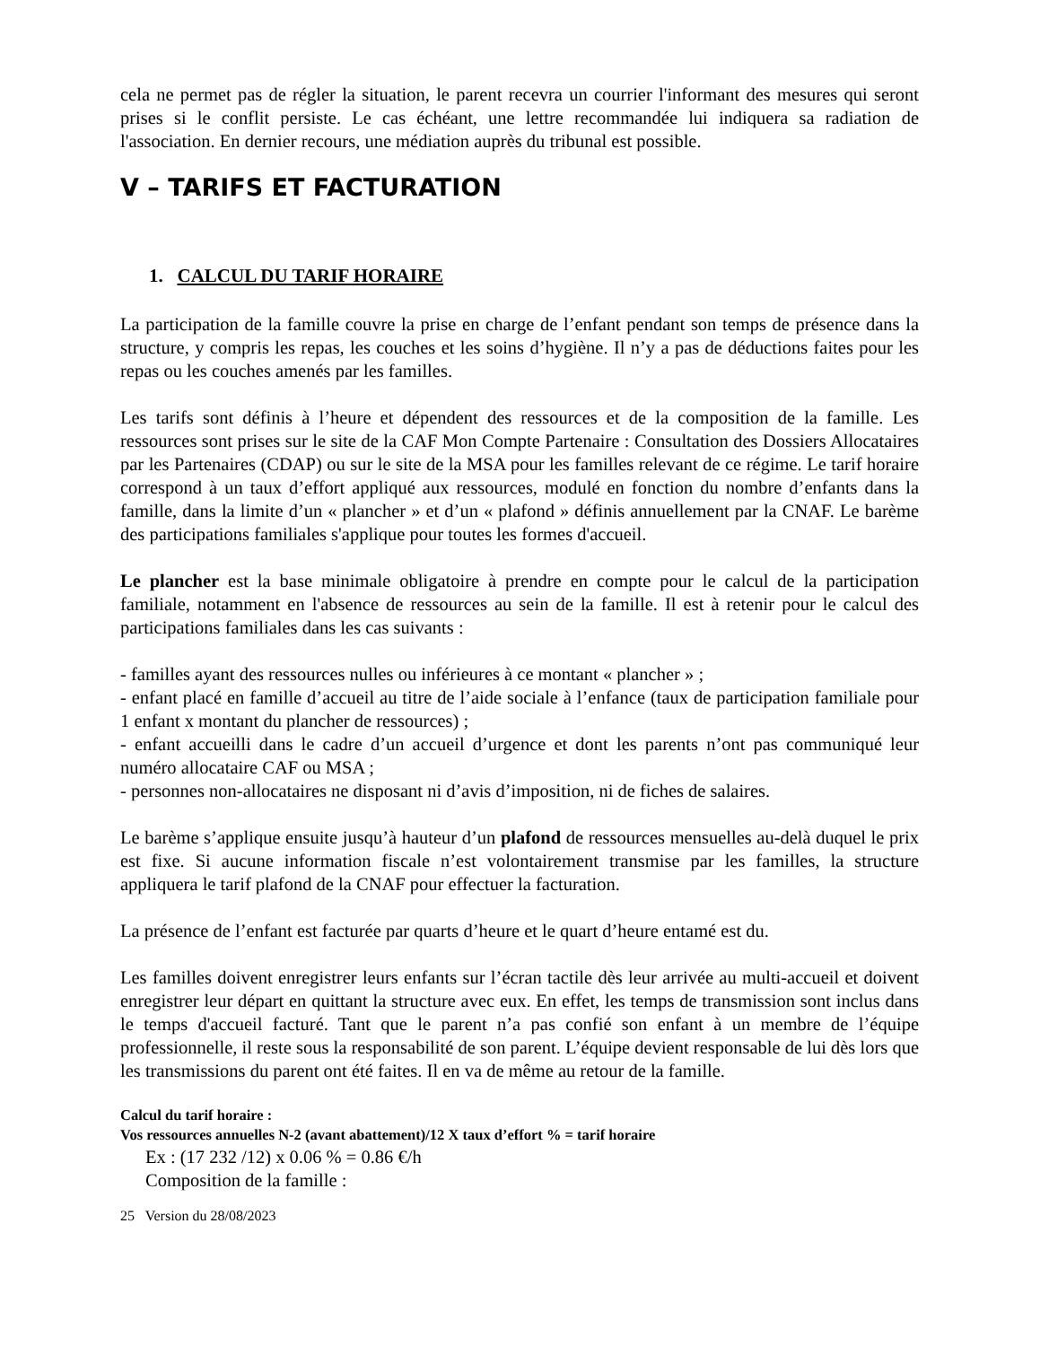cela ne permet pas de régler la situation, le parent recevra un courrier l'informant des mesures qui seront prises si le conflit persiste. Le cas échéant, une lettre recommandée lui indiquera sa radiation de l'association. En dernier recours, une médiation auprès du tribunal est possible.
V – TARIFS ET FACTURATION
1. CALCUL DU TARIF HORAIRE
La participation de la famille couvre la prise en charge de l’enfant pendant son temps de présence dans la structure, y compris les repas, les couches et les soins d’hygiène. Il n’y a pas de déductions faites pour les repas ou les couches amenés par les familles.
Les tarifs sont définis à l’heure et dépendent des ressources et de la composition de la famille. Les ressources sont prises sur le site de la CAF Mon Compte Partenaire : Consultation des Dossiers Allocataires par les Partenaires (CDAP) ou sur le site de la MSA pour les familles relevant de ce régime. Le tarif horaire correspond à un taux d’effort appliqué aux ressources, modulé en fonction du nombre d’enfants dans la famille, dans la limite d’un « plancher » et d’un « plafond » définis annuellement par la CNAF. Le barème des participations familiales s'applique pour toutes les formes d'accueil.
Le plancher est la base minimale obligatoire à prendre en compte pour le calcul de la participation familiale, notamment en l'absence de ressources au sein de la famille. Il est à retenir pour le calcul des participations familiales dans les cas suivants :
- familles ayant des ressources nulles ou inférieures à ce montant « plancher » ;
- enfant placé en famille d’accueil au titre de l’aide sociale à l’enfance (taux de participation familiale pour 1 enfant x montant du plancher de ressources) ;
- enfant accueilli dans le cadre d’un accueil d’urgence et dont les parents n’ont pas communiqué leur numéro allocataire CAF ou MSA ;
- personnes non-allocataires ne disposant ni d’avis d’imposition, ni de fiches de salaires.
Le barème s’applique ensuite jusqu’à hauteur d’un plafond de ressources mensuelles au-delà duquel le prix est fixe. Si aucune information fiscale n’est volontairement transmise par les familles, la structure appliquera le tarif plafond de la CNAF pour effectuer la facturation.
La présence de l’enfant est facturée par quarts d’heure et le quart d’heure entamé est du.
Les familles doivent enregistrer leurs enfants sur l’écran tactile dès leur arrivée au multi-accueil et doivent enregistrer leur départ en quittant la structure avec eux. En effet, les temps de transmission sont inclus dans le temps d'accueil facturé. Tant que le parent n’a pas confié son enfant à un membre de l’équipe professionnelle, il reste sous la responsabilité de son parent. L’équipe devient responsable de lui dès lors que les transmissions du parent ont été faites. Il en va de même au retour de la famille.
Calcul du tarif horaire :
Vos ressources annuelles N-2 (avant abattement)/12 X taux d’effort % = tarif horaire
Ex : (17 232 /12) x 0.06 % = 0.86 €/h
Composition de la famille :
25 Version du 28/08/2023